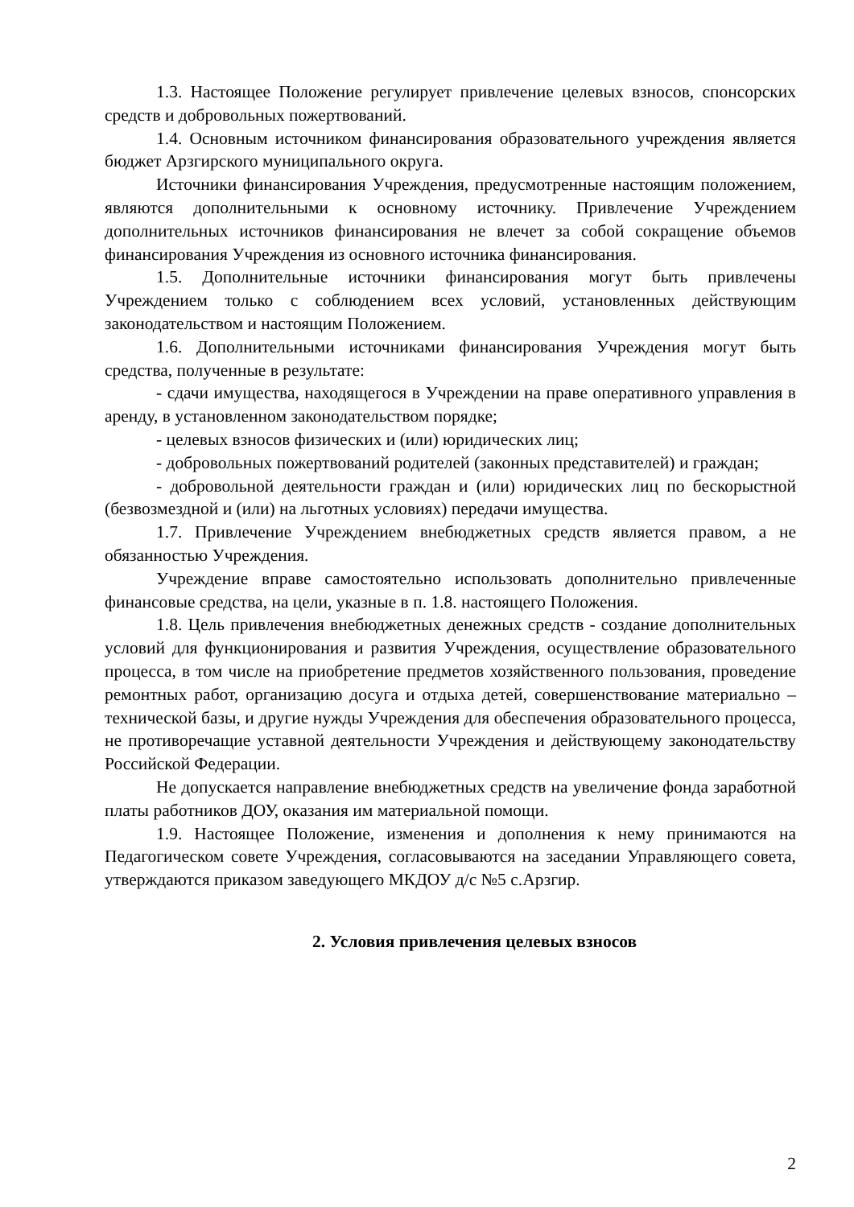1.3. Настоящее Положение регулирует привлечение целевых взносов, спонсорских средств и добровольных пожертвований.
1.4. Основным источником финансирования образовательного учреждения является бюджет Арзгирского муниципального округа.
Источники финансирования Учреждения, предусмотренные настоящим положением, являются дополнительными к основному источнику. Привлечение Учреждением дополнительных источников финансирования не влечет за собой сокращение объемов финансирования Учреждения из основного источника финансирования.
1.5. Дополнительные источники финансирования могут быть привлечены Учреждением только с соблюдением всех условий, установленных действующим законодательством и настоящим Положением.
1.6. Дополнительными источниками финансирования Учреждения могут быть средства, полученные в результате:
- сдачи имущества, находящегося в Учреждении на праве оперативного управления в аренду, в установленном законодательством порядке;
- целевых взносов физических и (или) юридических лиц;
- добровольных пожертвований родителей (законных представителей) и граждан;
- добровольной деятельности граждан и (или) юридических лиц по бескорыстной (безвозмездной и (или) на льготных условиях) передачи имущества.
1.7. Привлечение Учреждением внебюджетных средств является правом, а не обязанностью Учреждения.
Учреждение вправе самостоятельно использовать дополнительно привлеченные финансовые средства, на цели, указные в п. 1.8. настоящего Положения.
1.8. Цель привлечения внебюджетных денежных средств - создание дополнительных условий для функционирования и развития Учреждения, осуществление образовательного процесса, в том числе на приобретение предметов хозяйственного пользования, проведение ремонтных работ, организацию досуга и отдыха детей, совершенствование материально – технической базы, и другие нужды Учреждения для обеспечения образовательного процесса, не противоречащие уставной деятельности Учреждения и действующему законодательству Российской Федерации.
Не допускается направление внебюджетных средств на увеличение фонда заработной платы работников ДОУ, оказания им материальной помощи.
1.9. Настоящее Положение, изменения и дополнения к нему принимаются на Педагогическом совете Учреждения, согласовываются на заседании Управляющего совета, утверждаются приказом заведующего МКДОУ д/с №5 с.Арзгир.
2. Условия привлечения целевых взносов
2